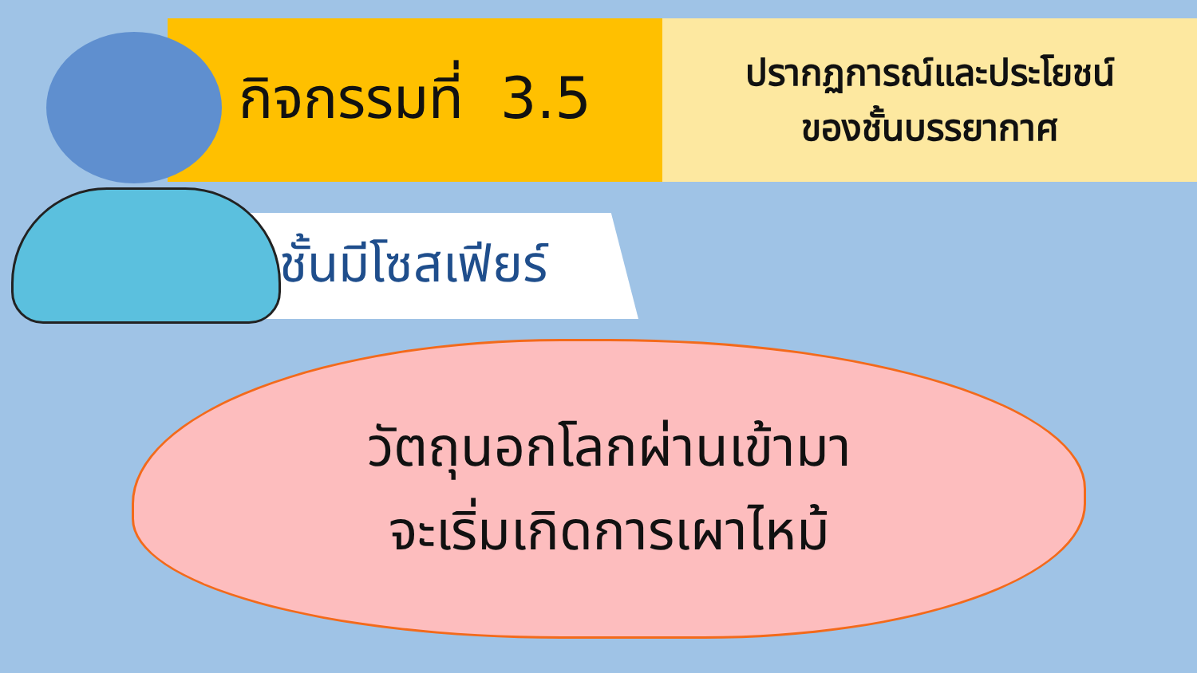กิจกรรมที่ 3.5
ปรากฏการณ์และประโยชน์
ของชั้นบรรยากาศ
ชั้นมีโซสเฟียร์
วัตถุนอกโลกผ่านเข้ามา
จะเริ่มเกิดการเผาไหม้